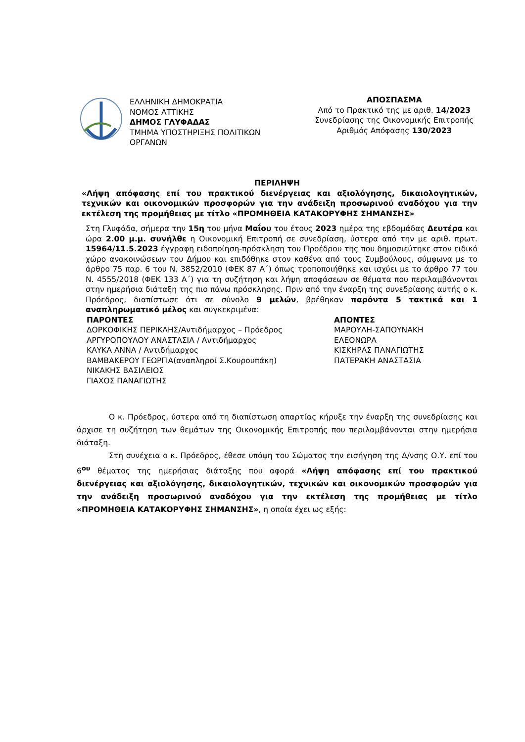ΕΛΛΗΝΙΚΗ ΔΗΜΟΚΡΑΤΙΑ
ΝΟΜΟΣ ΑΤΤΙΚΗΣ
ΔΗΜΟΣ ΓΛΥΦΑΔΑΣ
ΤΜΗΜΑ ΥΠΟΣΤΗΡΙΞΗΣ ΠΟΛΙΤΙΚΩΝ ΟΡΓΑΝΩΝ
ΑΠΟΣΠΑΣΜΑ
Από το Πρακτικό της με αριθ. 14/2023
Συνεδρίασης της Οικονομικής Επιτροπής
Αριθμός Απόφασης 130/2023
ΠΕΡΙΛΗΨΗ
«Λήψη απόφασης επί του πρακτικού διενέργειας και αξιολόγησης, δικαιολογητικών, τεχνικών και οικονομικών προσφορών για την ανάδειξη προσωρινού αναδόχου για την εκτέλεση της προμήθειας με τίτλο «ΠΡΟΜΗΘΕΙΑ ΚΑΤΑΚΟΡΥΦΗΣ ΣΗΜΑΝΣΗΣ»
Στη Γλυφάδα, σήμερα την 15η του μήνα Μαΐου του έτους 2023 ημέρα της εβδομάδας Δευτέρα και ώρα 2.00 μ.μ. συνήλθε η Οικονομική Επιτροπή σε συνεδρίαση, ύστερα από την με αριθ. πρωτ. 15964/11.5.2023 έγγραφη ειδοποίηση-πρόσκληση του Προέδρου της που δημοσιεύτηκε στον ειδικό χώρο ανακοινώσεων του Δήμου και επιδόθηκε στον καθένα από τους Συμβούλους, σύμφωνα με το άρθρο 75 παρ. 6 του Ν. 3852/2010 (ΦΕΚ 87 Α΄) όπως τροποποιήθηκε και ισχύει με το άρθρο 77 του Ν. 4555/2018 (ΦΕΚ 133 Α΄) για τη συζήτηση και λήψη αποφάσεων σε θέματα που περιλαμβάνονται στην ημερήσια διάταξη της πιο πάνω πρόσκλησης. Πριν από την έναρξη της συνεδρίασης αυτής ο κ. Πρόεδρος, διαπίστωσε ότι σε σύνολο 9 μελών, βρέθηκαν παρόντα 5 τακτικά και 1 αναπληρωματικό μέλος και συγκεκριμένα:
ΠΑΡΟΝΤΕΣ
ΔΟΡΚΟΦΙΚΗΣ ΠΕΡΙΚΛΗΣ/Αντιδήμαρχος – Πρόεδρος
ΑΡΓΥΡΟΠΟΥΛΟΥ ΑΝΑΣΤΑΣΙΑ / Αντιδήμαρχος
ΚΑΥΚΑ ΑΝΝΑ / Αντιδήμαρχος
ΒΑΜΒΑΚΕΡΟΥ ΓΕΩΡΓΙΑ(αναπληροί Σ.Κουρουπάκη)
ΝΙΚΑΚΗΣ ΒΑΣΙΛΕΙΟΣ
ΓΙΑΧΟΣ ΠΑΝΑΓΙΩΤΗΣ
ΑΠΟΝΤΕΣ
ΜΑΡΟΥΛΗ-ΣΑΠΟΥΝΑΚΗ
ΕΛΕΟΝΩΡΑ
ΚΙΣΚΗΡΑΣ ΠΑΝΑΓΙΩΤΗΣ
ΠΑΤΕΡΑΚΗ ΑΝΑΣΤΑΣΙΑ
Ο κ. Πρόεδρος, ύστερα από τη διαπίστωση απαρτίας κήρυξε την έναρξη της συνεδρίασης και άρχισε τη συζήτηση των θεμάτων της Οικονομικής Επιτροπής που περιλαμβάνονται στην ημερήσια διάταξη.
Στη συνέχεια ο κ. Πρόεδρος, έθεσε υπόψη του Σώματος την εισήγηση της Δ/νσης Ο.Υ. επί του 6<sup>ου</sup> θέματος της ημερήσιας διάταξης που αφορά «Λήψη απόφασης επί του πρακτικού διενέργειας και αξιολόγησης, δικαιολογητικών, τεχνικών και οικονομικών προσφορών για την ανάδειξη προσωρινού αναδόχου για την εκτέλεση της προμήθειας με τίτλο «ΠΡΟΜΗΘΕΙΑ ΚΑΤΑΚΟΡΥΦΗΣ ΣΗΜΑΝΣΗΣ», η οποία έχει ως εξής: